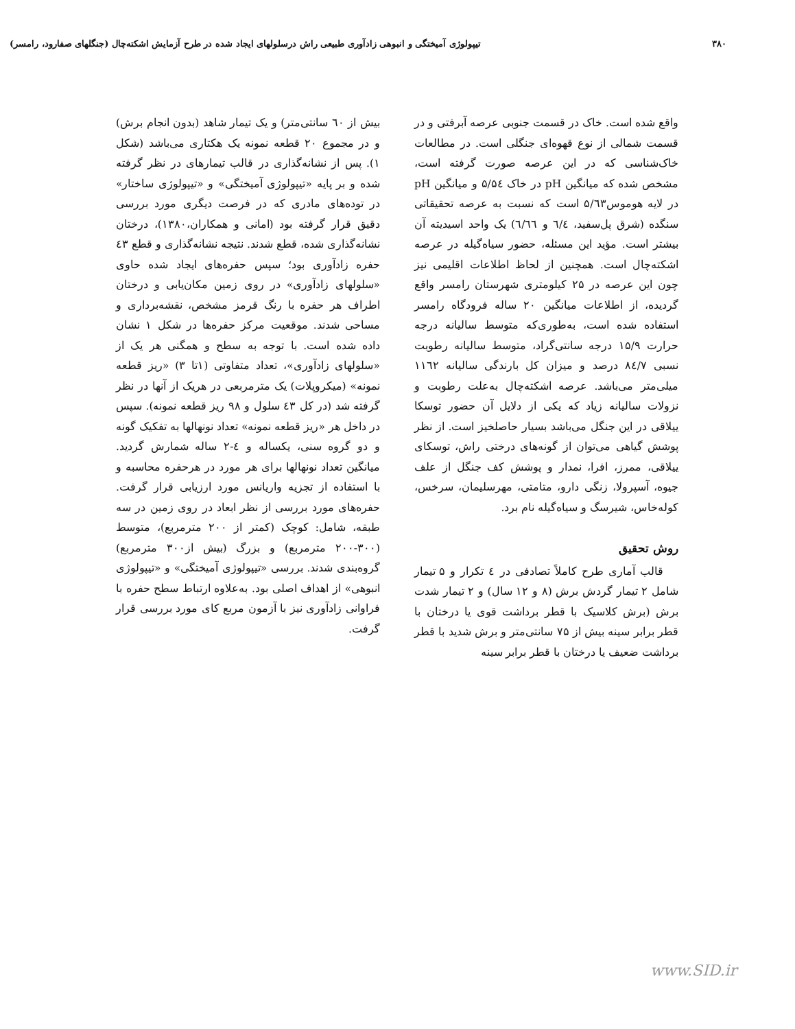۳۸۰ تیپولوژی آمیختگی و انبوهی زادآوری طبیعی راش درسلولهای ایجاد شده در طرح آزمایش اشکته‌چال (جنگلهای صفارود، رامسر)
واقع شده است. خاک در قسمت جنوبی عرصه آبرفتی و در قسمت شمالی از نوع قهوه‌ای جنگلی است. در مطالعات خاک‌شناسی که در این عرصه صورت گرفته است، مشخص شده که میانگین pH در خاک ۵/۵٤ و میانگین pH در لایه هوموس۵/٦۳ است که نسبت به عرصه تحقیقاتی سنگده (شرق پل‌سفید، ٦/٤ و ٦/٦٦) یک واحد اسیدیته آن بیشتر است. مؤید این مسئله، حضور سیاه‌گیله در عرصه اشکته‌چال است. همچنین از لحاظ اطلاعات اقلیمی نیز چون این عرصه در ۲۵ کیلومتری شهرستان رامسر واقع گردیده، از اطلاعات میانگین ۲۰ ساله فرودگاه رامسر استفاده شده است، به‌طوری‌که متوسط سالیانه درجه حرارت ۱۵/۹ درجه سانتی‌گراد، متوسط سالیانه رطوبت نسبی ۸٤/۷ درصد و میزان کل بارندگی سالیانه ۱۱٦۲ میلی‌متر می‌باشد. عرصه اشکته‌چال به‌علت رطوبت و نزولات سالیانه زیاد که یکی از دلایل آن حضور توسکا ییلاقی در این جنگل می‌باشد بسیار حاصلخیز است. از نظر پوشش گیاهی می‌توان از گونه‌های درختی راش، توسکای ییلاقی، ممرز، افرا، نمدار و پوشش کف جنگل از علف جیوه، آسپرولا، زنگی دارو، متامتی، مهرسلیمان، سرخس، کوله‌خاس، شیرسگ و سیاه‌گیله نام برد.
روش تحقیق
قالب آماری طرح کاملاً تصادفی در ٤ تکرار و ۵ تیمار شامل ۲ تیمار گردش برش (۸ و ۱۲ سال) و ۲ تیمار شدت برش (برش کلاسیک با قطر برداشت قوی یا درختان با قطر برابر سینه بیش از ۷۵ سانتی‌متر و برش شدید با قطر برداشت ضعیف یا درختان با قطر برابر سینه
بیش از ٦۰ سانتی‌متر) و یک تیمار شاهد (بدون انجام برش) و در مجموع ۲۰ قطعه نمونه یک هکتاری می‌باشد (شکل ۱). پس از نشانه‌گذاری در قالب تیمارهای در نظر گرفته شده و بر پایه «تیپولوژی آمیختگی» و «تیپولوژی ساختار» در توده‌های مادری که در فرصت دیگری مورد بررسی دقیق قرار گرفته بود (امانی و همکاران،۱۳۸۰)، درختان نشانه‌گذاری شده، قطع شدند. نتیجه نشانه‌گذاری و قطع ٤۳ حفره زادآوری بود؛ سپس حفره‌های ایجاد شده حاوی «سلولهای زادآوری» در روی زمین مکان‌یابی و درختان اطراف هر حفره با رنگ قرمز مشخص، نقشه‌برداری و مساحی شدند. موقعیت مرکز حفره‌ها در شکل ۱ نشان داده شده است. با توجه به سطح و همگنی هر یک از «سلولهای زادآوری»، تعداد متفاوتی (۱تا ۳) «ریز قطعه نمونه» (میکروپلات) یک مترمربعی در هریک از آنها در نظر گرفته شد (در کل ٤۳ سلول و ۹۸ ریز قطعه نمونه). سپس در داخل هر «ریز قطعه نمونه» تعداد نونهالها به تفکیک گونه و دو گروه سنی، یکساله و ٤-۲ ساله شمارش گردید. میانگین تعداد نونهالها برای هر مورد در هرحفره محاسبه و با استفاده از تجزیه واریانس مورد ارزیابی قرار گرفت. حفره‌های مورد بررسی از نظر ابعاد در روی زمین در سه طبقه، شامل: کوچک (کمتر از ۲۰۰ مترمربع)، متوسط (۳۰۰-۲۰۰ مترمربع) و بزرگ (بیش از۳۰۰ مترمربع) گروه‌بندی شدند. بررسی «تیپولوژی آمیختگی» و «تیپولوژی انبوهی» از اهداف اصلی بود. به‌علاوه ارتباط سطح حفره با فراوانی زادآوری نیز با آزمون مربع کای مورد بررسی قرار گرفت.
www.SID.ir